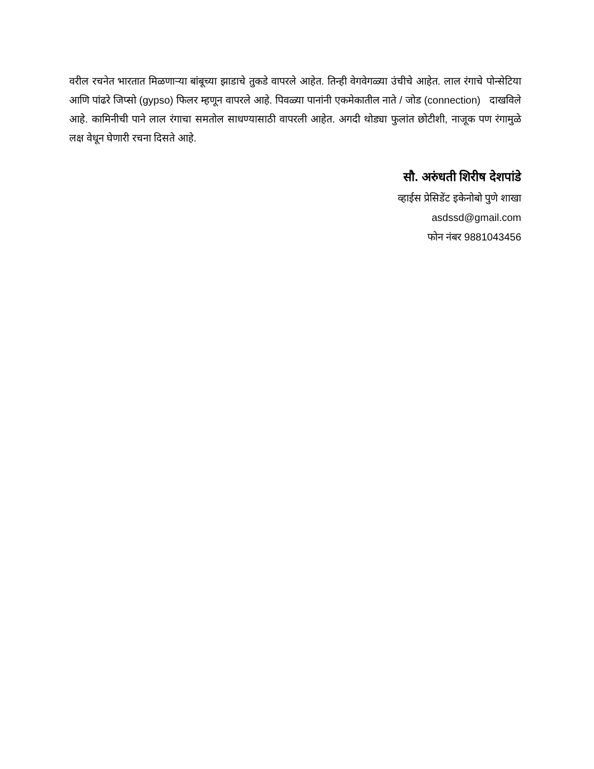वरील रचनेत भारतात मिळणाऱ्या बांबूच्या झाडाचे तुकडे वापरले आहेत. तिन्ही वेगवेगळ्या उंचीचे आहेत. लाल रंगाचे पोन्सेटिया आणि पांढरे जिप्सो (gypso) फिलर म्हणून वापरले आहे. पिवळ्या पानांनी एकमेकातील नाते / जोड (connection) दाखविले आहे. कामिनीची पाने लाल रंगाचा समतोल साधण्यासाठी वापरली आहेत. अगदी थोड्या फुलांत छोटीशी, नाजूक पण रंगामुळे लक्ष वेधून घेणारी रचना दिसते आहे.
सौ. अरुंधती शिरीष देशपांडे
व्हाईस प्रेसिडेंट इकेनोबो पुणे शाखा
asdssd@gmail.com
फोन नंबर 9881043456